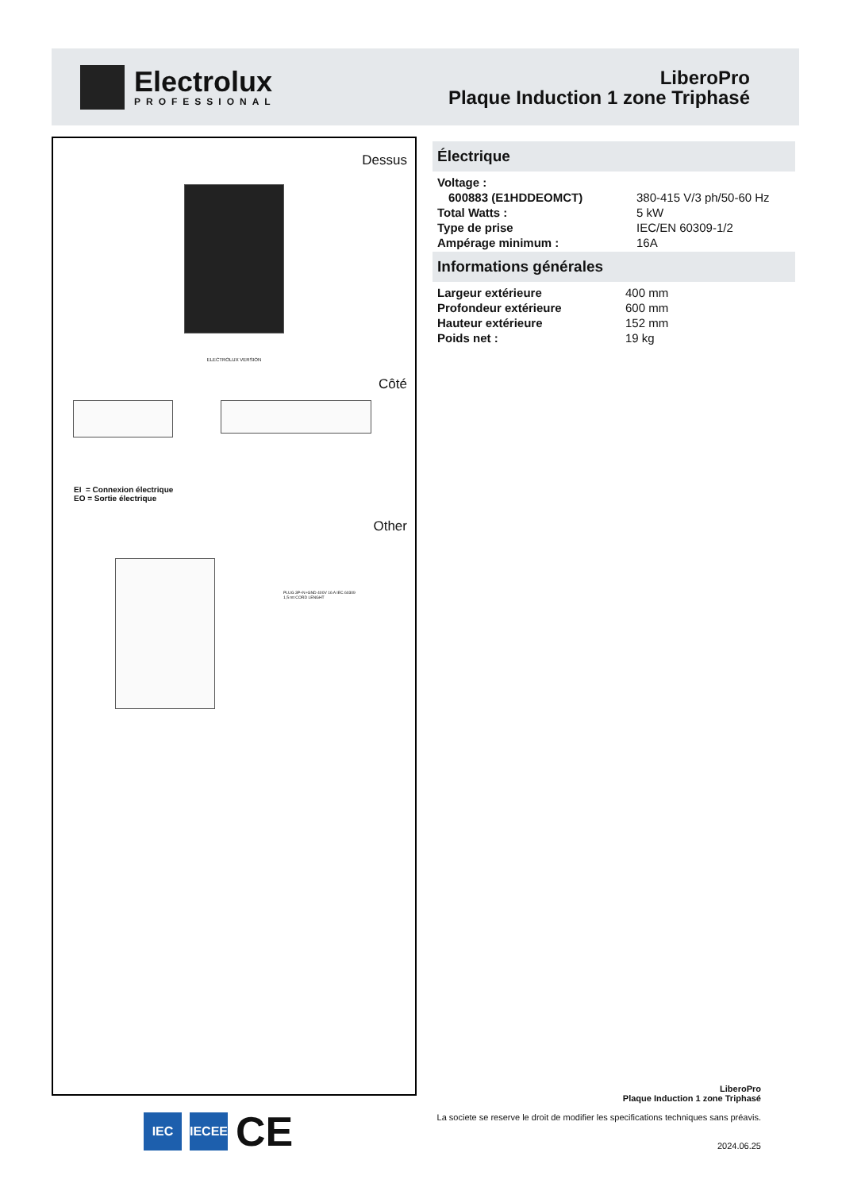Electrolux
PROFESSIONAL
LiberoPro
Plaque Induction 1 zone Triphasé
Dessus
ELECTROLUX VERSION
Côté
EI = Connexion électrique
EO = Sortie électrique
Other
PLUG 3P+N+GND 400V 16 A IEC 60309
1,5 mt CORD LENGHT
Électrique
| Voltage : | |
| 600883 (E1HDDEOMCT) | 380-415 V/3 ph/50-60 Hz |
| Total Watts : | 5 kW |
| Type de prise | IEC/EN 60309-1/2 |
| Ampérage minimum : | 16A |
Informations générales
| Largeur extérieure | 400 mm |
| Profondeur extérieure | 600 mm |
| Hauteur extérieure | 152 mm |
| Poids net : | 19 kg |
LiberoPro
Plaque Induction 1 zone Triphasé
La societe se reserve le droit de modifier les specifications techniques sans préavis.
2024.06.25
IEC IECEE
CE